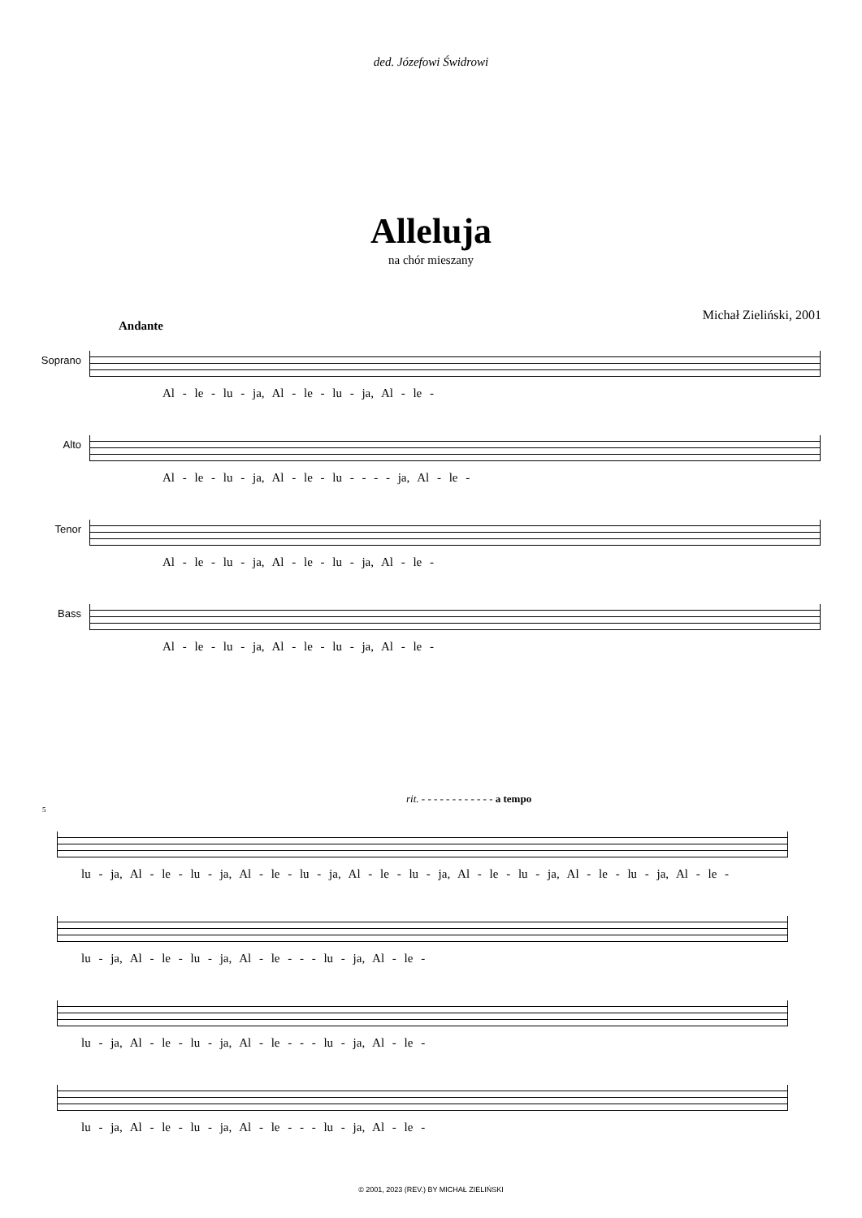ded. Józefowi Świdrowi
Alleluja
na chór mieszany
Michał Zieliński, 2001
Andante
Soprano
Al - le - lu - ja, Al - le - lu - ja, Al - le -
Alto
Al - le - lu - ja, Al - le - lu - - - - ja, Al - le -
Tenor
Al - le - lu - ja, Al - le - lu - ja, Al - le -
Bass
Al - le - lu - ja, Al - le - lu - ja, Al - le -
rit. - - - - - - - - - - - - a tempo
5
lu - ja, Al - le - lu - ja, Al - le - lu - ja, Al - le - lu - ja, Al - le - lu - ja, Al - le - lu - ja, Al - le -
lu - ja, Al - le - lu - ja, Al - le - - - lu - ja, Al - le -
lu - ja, Al - le - lu - ja, Al - le - - - lu - ja, Al - le -
lu - ja, Al - le - lu - ja, Al - le - - - lu - ja, Al - le -
© 2001, 2023 (REV.) BY MICHAŁ ZIELIŃSKI